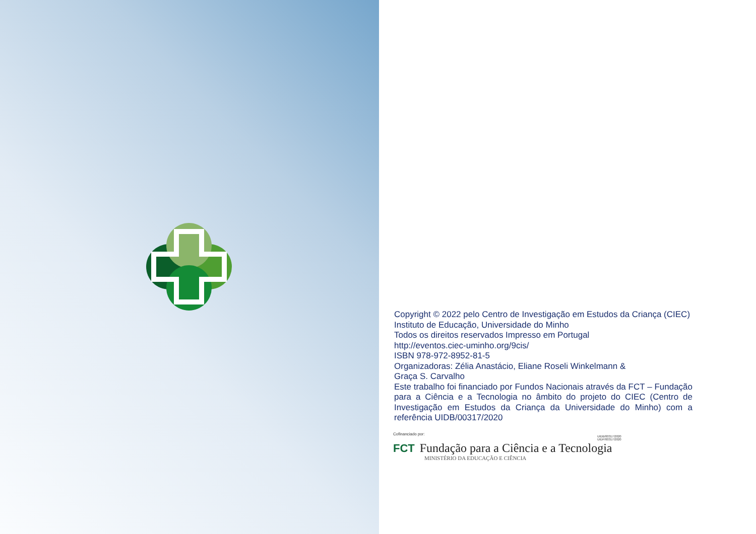Copyright © 2022 pelo Centro de Investigação em Estudos da Criança (CIEC)
Instituto de Educação, Universidade do Minho
Todos os direitos reservados Impresso em Portugal
http://eventos.ciec-uminho.org/9cis/
ISBN 978-972-8952-81-5
Organizadoras: Zélia Anastácio, Eliane Roseli Winkelmann &
Graça S. Carvalho
Este trabalho foi financiado por Fundos Nacionais através da FCT – Fundação para a Ciência e a Tecnologia no âmbito do projeto do CIEC (Centro de Investigação em Estudos da Criança da Universidade do Minho) com a referência UIDB/00317/2020
Cofinanciado por:
UIDB/00317/2020
UIDP/00317/2020
FCT Fundação para a Ciência e a Tecnologia
MINISTÉRIO DA EDUCAÇÃO E CIÊNCIA